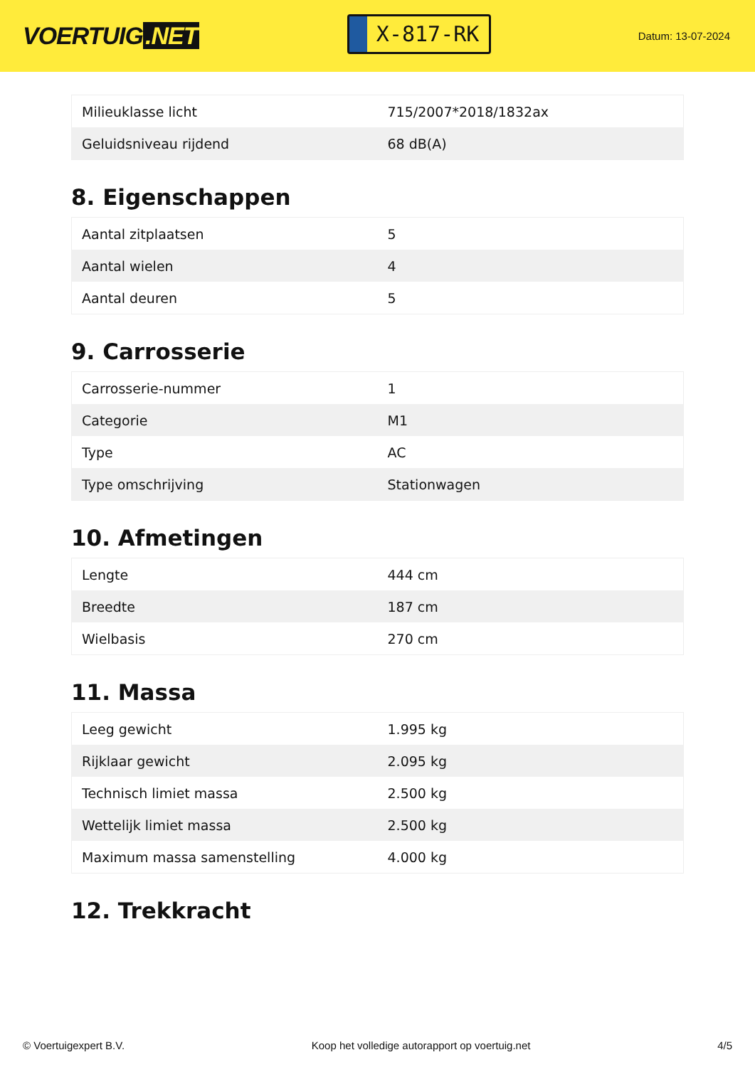VOERTUIG.NET
X-817-RK
Datum: 13-07-2024
| Milieuklasse licht | 715/2007*2018/1832ax |
| Geluidsniveau rijdend | 68 dB(A) |
8. Eigenschappen
| Aantal zitplaatsen | 5 |
| Aantal wielen | 4 |
| Aantal deuren | 5 |
9. Carrosserie
| Carrosserie-nummer | 1 |
| Categorie | M1 |
| Type | AC |
| Type omschrijving | Stationwagen |
10. Afmetingen
| Lengte | 444 cm |
| Breedte | 187 cm |
| Wielbasis | 270 cm |
11. Massa
| Leeg gewicht | 1.995 kg |
| Rijklaar gewicht | 2.095 kg |
| Technisch limiet massa | 2.500 kg |
| Wettelijk limiet massa | 2.500 kg |
| Maximum massa samenstelling | 4.000 kg |
12. Trekkracht
© Voertuigexpert B.V. Koop het volledige autorapport op voertuig.net 4/5